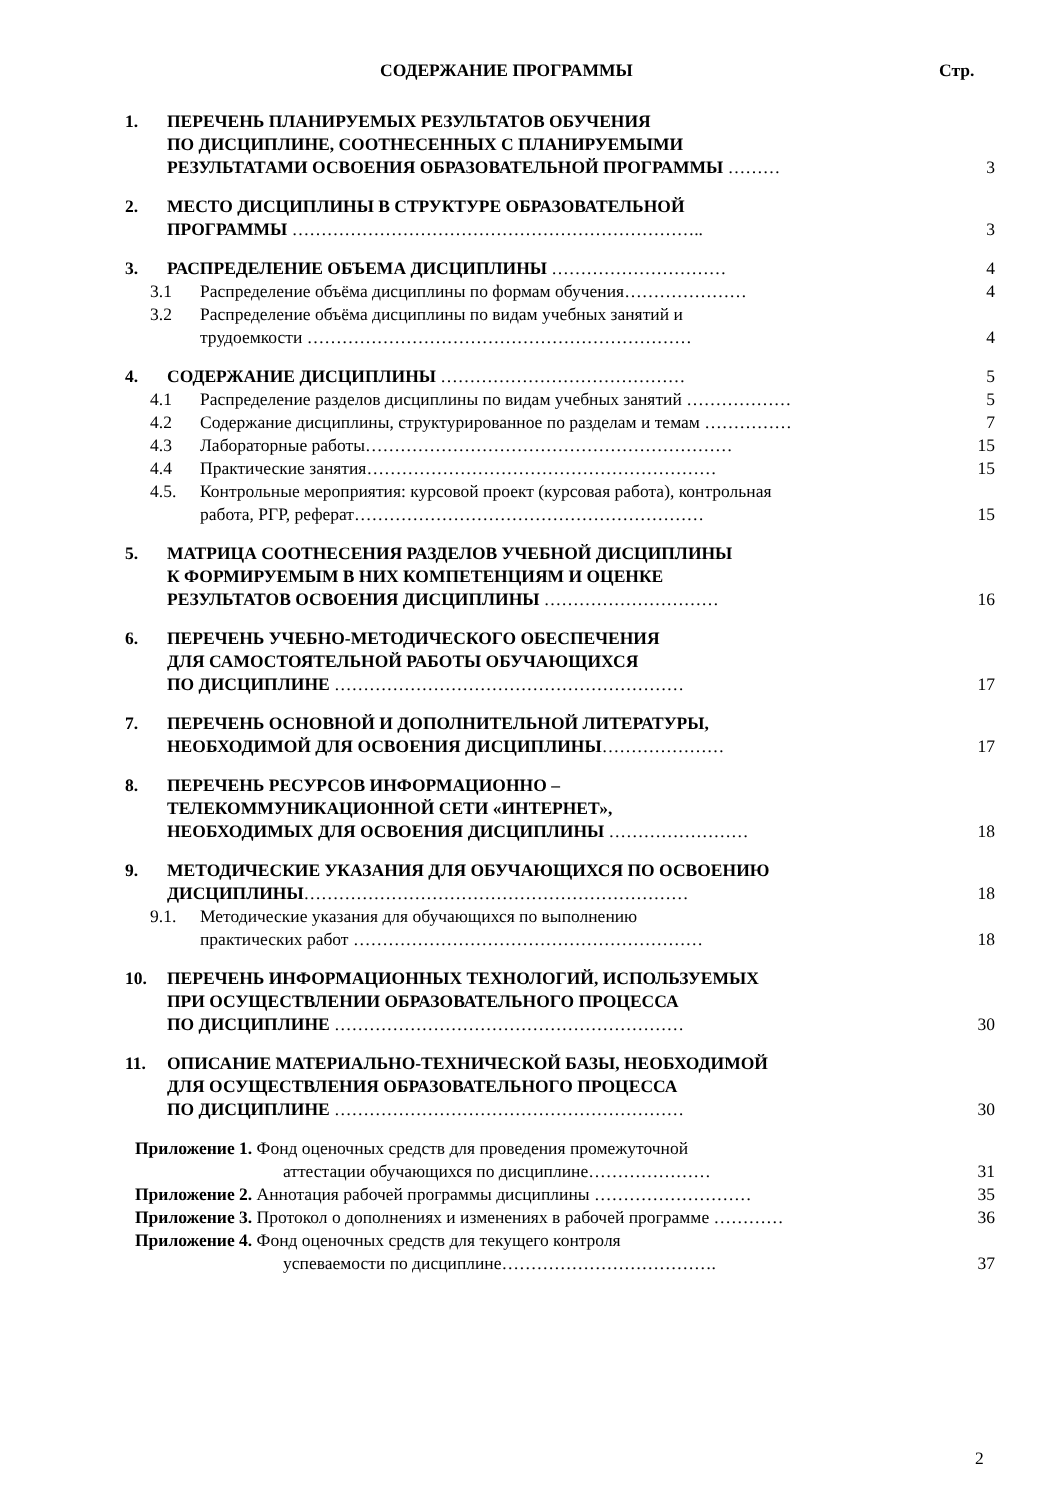СОДЕРЖАНИЕ ПРОГРАММЫ Стр.
| 1. | ПЕРЕЧЕНЬ ПЛАНИРУЕМЫХ РЕЗУЛЬТАТОВ ОБУЧЕНИЯ ПО ДИСЦИПЛИНЕ, СООТНЕСЕННЫХ С ПЛАНИРУЕМЫМИ РЕЗУЛЬТАТАМИ ОСВОЕНИЯ ОБРАЗОВАТЕЛЬНОЙ ПРОГРАММЫ ……… | 3 |
| 2. | МЕСТО ДИСЦИПЛИНЫ В СТРУКТУРЕ ОБРАЗОВАТЕЛЬНОЙ ПРОГРАММЫ …………………………………………………………….. | 3 |
| 3. | РАСПРЕДЕЛЕНИЕ ОБЪЕМА ДИСЦИПЛИНЫ ………………………… | 4 |
| | 3.1 Распределение объёма дисциплины по формам обучения………………… | 4 |
| | 3.2 Распределение объёма дисциплины по видам учебных занятий и трудоемкости ………………………………………………………… | 4 |
| 4. | СОДЕРЖАНИЕ ДИСЦИПЛИНЫ …………………………………… | 5 |
| | 4.1 Распределение разделов дисциплины по видам учебных занятий ……………… | 5 |
| | 4.2 Содержание дисциплины, структурированное по разделам и темам …………… | 7 |
| | 4.3 Лабораторные работы……………………………………………………… | 15 |
| | 4.4 Практические занятия…………………………………………………… | 15 |
| | 4.5. Контрольные мероприятия: курсовой проект (курсовая работа), контрольная работа, РГР, реферат…………………………………………………… | 15 |
| 5. | МАТРИЦА СООТНЕСЕНИЯ РАЗДЕЛОВ УЧЕБНОЙ ДИСЦИПЛИНЫ К ФОРМИРУЕМЫМ В НИХ КОМПЕТЕНЦИЯМ И ОЦЕНКЕ РЕЗУЛЬТАТОВ ОСВОЕНИЯ ДИСЦИПЛИНЫ ………………………… | 16 |
| 6. | ПЕРЕЧЕНЬ УЧЕБНО-МЕТОДИЧЕСКОГО ОБЕСПЕЧЕНИЯ ДЛЯ САМОСТОЯТЕЛЬНОЙ РАБОТЫ ОБУЧАЮЩИХСЯ ПО ДИСЦИПЛИНЕ …………………………………………………… | 17 |
| 7. | ПЕРЕЧЕНЬ ОСНОВНОЙ И ДОПОЛНИТЕЛЬНОЙ ЛИТЕРАТУРЫ, НЕОБХОДИМОЙ ДЛЯ ОСВОЕНИЯ ДИСЦИПЛИНЫ ………………… | 17 |
| 8. | ПЕРЕЧЕНЬ РЕСУРСОВ ИНФОРМАЦИОННО – ТЕЛЕКОММУНИКАЦИОННОЙ СЕТИ «ИНТЕРНЕТ», НЕОБХОДИМЫХ ДЛЯ ОСВОЕНИЯ ДИСЦИПЛИНЫ …………………… | 18 |
| 9. | МЕТОДИЧЕСКИЕ УКАЗАНИЯ ДЛЯ ОБУЧАЮЩИХСЯ ПО ОСВОЕНИЮ ДИСЦИПЛИНЫ ………………………………………………………… | 18 |
| | 9.1. Методические указания для обучающихся по выполнению практических работ …………………………………………………… | 18 |
| 10. | ПЕРЕЧЕНЬ ИНФОРМАЦИОННЫХ ТЕХНОЛОГИЙ, ИСПОЛЬЗУЕМЫХ ПРИ ОСУЩЕСТВЛЕНИИ ОБРАЗОВАТЕЛЬНОГО ПРОЦЕССА ПО ДИСЦИПЛИНЕ …………………………………………………… | 30 |
| 11. | ОПИСАНИЕ МАТЕРИАЛЬНО-ТЕХНИЧЕСКОЙ БАЗЫ, НЕОБХОДИМОЙ ДЛЯ ОСУЩЕСТВЛЕНИЯ ОБРАЗОВАТЕЛЬНОГО ПРОЦЕССА ПО ДИСЦИПЛИНЕ …………………………………………………… | 30 |
| Приложение 1. Фонд оценочных средств для проведения промежуточной аттестации обучающихся по дисциплине………………… | | 31 |
| Приложение 2. Аннотация рабочей программы дисциплины ……………………… | | 35 |
| Приложение 3. Протокол о дополнениях и изменениях в рабочей программе ………… | | 36 |
| Приложение 4. Фонд оценочных средств для текущего контроля успеваемости по дисциплине………………………………. | | 37 |
2